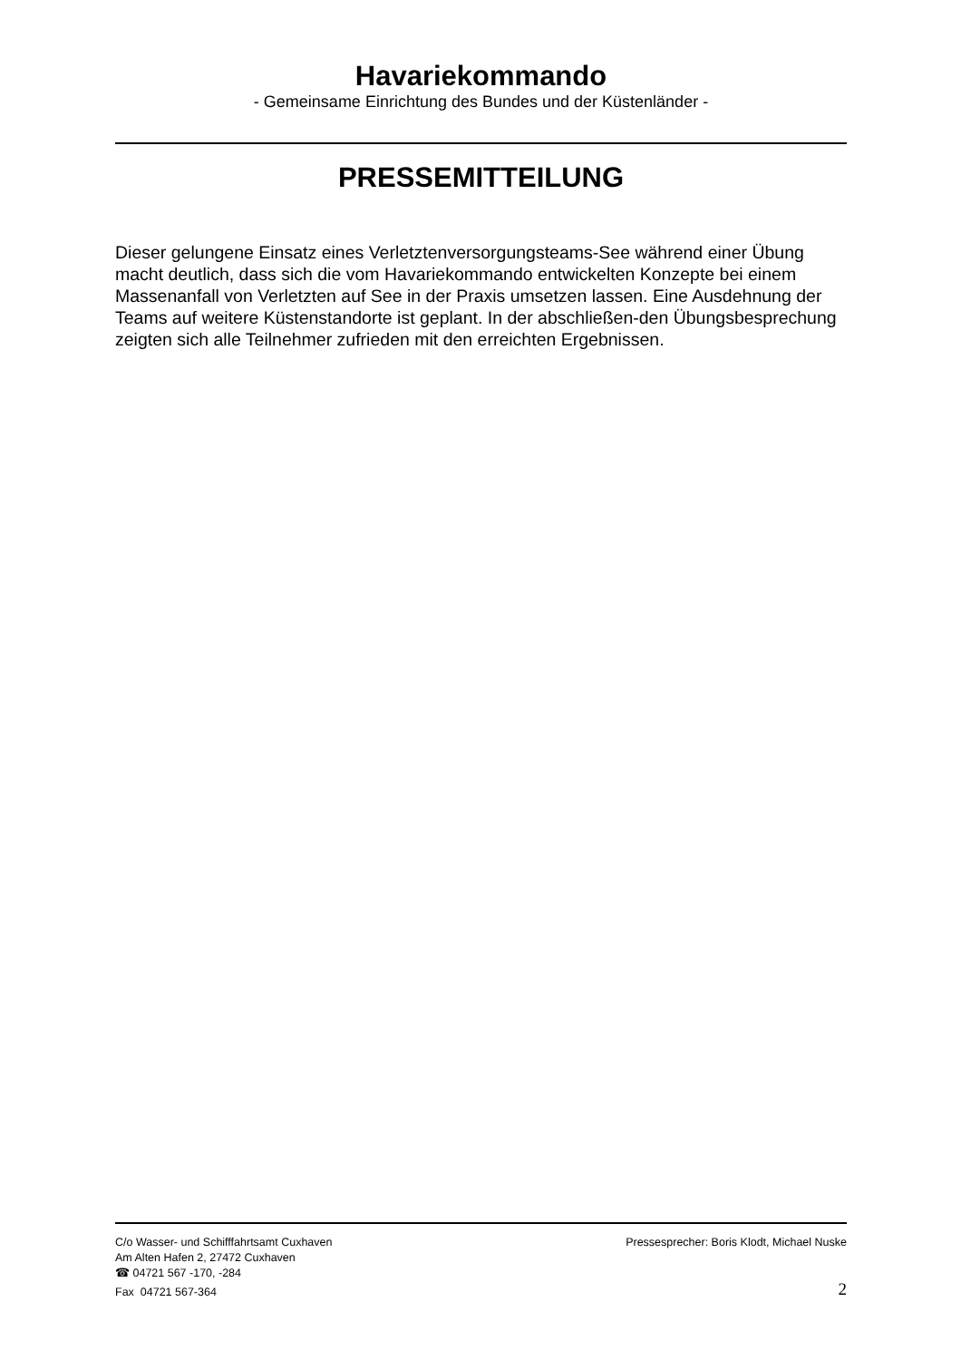Havariekommando
- Gemeinsame Einrichtung des Bundes und der Küstenländer -
PRESSEMITTEILUNG
Dieser gelungene Einsatz eines Verletztenversorgungsteams-See während einer Übung macht deutlich, dass sich die vom Havariekommando entwickelten Konzepte bei einem Massenanfall von Verletzten auf See in der Praxis umsetzen lassen. Eine Ausdehnung der Teams auf weitere Küstenstandorte ist geplant. In der abschließen-den Übungsbesprechung zeigten sich alle Teilnehmer zufrieden mit den erreichten Ergebnissen.
C/o Wasser- und Schifffahrtsamt Cuxhaven
Am Alten Hafen 2, 27472 Cuxhaven
☎ 04721 567 -170, -284
Fax 04721 567-364
Pressesprecher: Boris Klodt, Michael Nuske
2